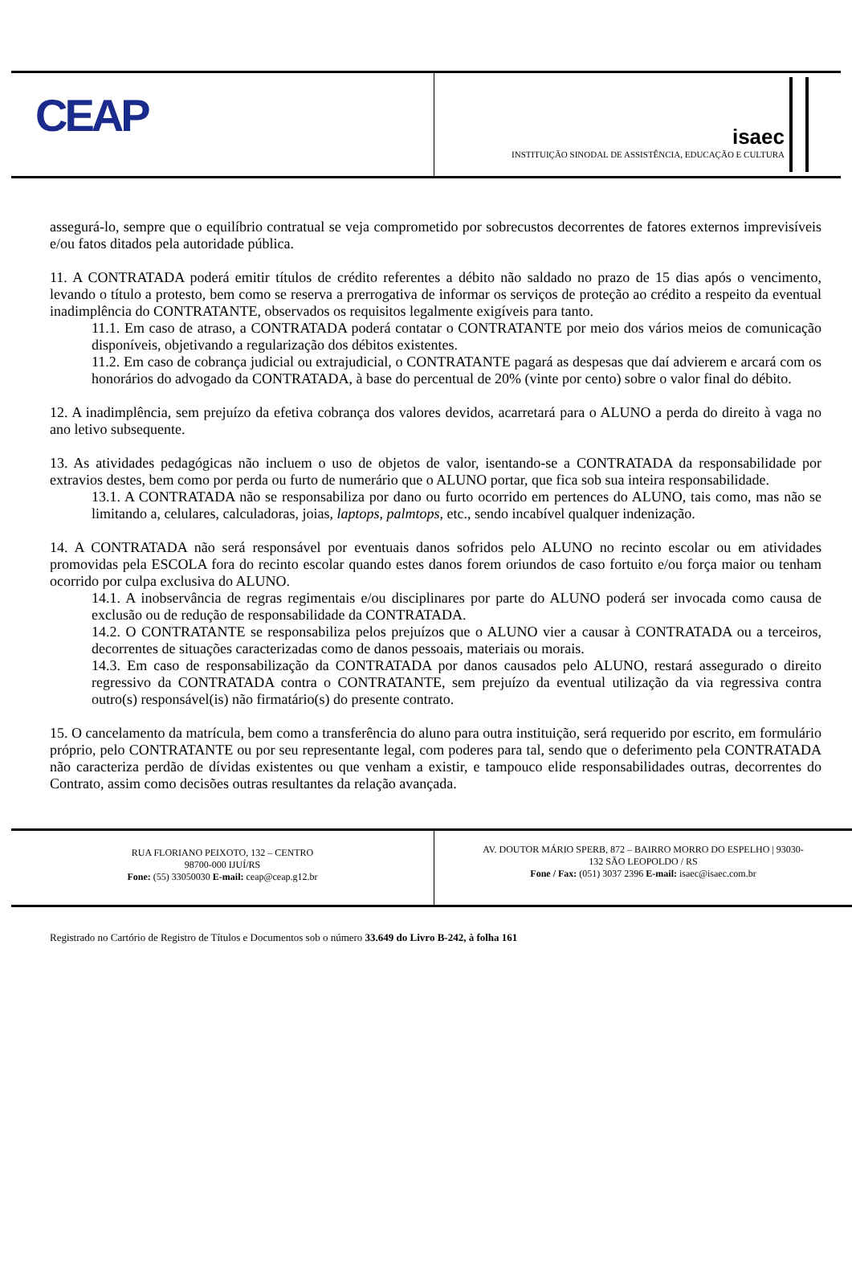CEAP
isaec
INSTITUIÇÃO SINODAL DE ASSISTÊNCIA, EDUCAÇÃO E CULTURA
assegurá-lo, sempre que o equilíbrio contratual se veja comprometido por sobrecustos decorrentes de fatores externos imprevisíveis e/ou fatos ditados pela autoridade pública.
11. A CONTRATADA poderá emitir títulos de crédito referentes a débito não saldado no prazo de 15 dias após o vencimento, levando o título a protesto, bem como se reserva a prerrogativa de informar os serviços de proteção ao crédito a respeito da eventual inadimplência do CONTRATANTE, observados os requisitos legalmente exigíveis para tanto.
11.1. Em caso de atraso, a CONTRATADA poderá contatar o CONTRATANTE por meio dos vários meios de comunicação disponíveis, objetivando a regularização dos débitos existentes.
11.2. Em caso de cobrança judicial ou extrajudicial, o CONTRATANTE pagará as despesas que daí advierem e arcará com os honorários do advogado da CONTRATADA, à base do percentual de 20% (vinte por cento) sobre o valor final do débito.
12. A inadimplência, sem prejuízo da efetiva cobrança dos valores devidos, acarretará para o ALUNO a perda do direito à vaga no ano letivo subsequente.
13. As atividades pedagógicas não incluem o uso de objetos de valor, isentando-se a CONTRATADA da responsabilidade por extravios destes, bem como por perda ou furto de numerário que o ALUNO portar, que fica sob sua inteira responsabilidade.
13.1. A CONTRATADA não se responsabiliza por dano ou furto ocorrido em pertences do ALUNO, tais como, mas não se limitando a, celulares, calculadoras, joias, laptops, palmtops, etc., sendo incabível qualquer indenização.
14. A CONTRATADA não será responsável por eventuais danos sofridos pelo ALUNO no recinto escolar ou em atividades promovidas pela ESCOLA fora do recinto escolar quando estes danos forem oriundos de caso fortuito e/ou força maior ou tenham ocorrido por culpa exclusiva do ALUNO.
14.1. A inobservância de regras regimentais e/ou disciplinares por parte do ALUNO poderá ser invocada como causa de exclusão ou de redução de responsabilidade da CONTRATADA.
14.2. O CONTRATANTE se responsabiliza pelos prejuízos que o ALUNO vier a causar à CONTRATADA ou a terceiros, decorrentes de situações caracterizadas como de danos pessoais, materiais ou morais.
14.3. Em caso de responsabilização da CONTRATADA por danos causados pelo ALUNO, restará assegurado o direito regressivo da CONTRATADA contra o CONTRATANTE, sem prejuízo da eventual utilização da via regressiva contra outro(s) responsável(is) não firmatário(s) do presente contrato.
15. O cancelamento da matrícula, bem como a transferência do aluno para outra instituição, será requerido por escrito, em formulário próprio, pelo CONTRATANTE ou por seu representante legal, com poderes para tal, sendo que o deferimento pela CONTRATADA não caracteriza perdão de dívidas existentes ou que venham a existir, e tampouco elide responsabilidades outras, decorrentes do Contrato, assim como decisões outras resultantes da relação avançada.
RUA FLORIANO PEIXOTO, 132 – CENTRO
98700-000 IJUÍ/RS
Fone: (55) 33050030 E-mail: ceap@ceap.g12.br
AV. DOUTOR MÁRIO SPERB, 872 – BAIRRO MORRO DO ESPELHO | 93030-
132 SÃO LEOPOLDO / RS
Fone / Fax: (051) 3037 2396 E-mail: isaec@isaec.com.br
Registrado no Cartório de Registro de Títulos e Documentos sob o número 33.649 do Livro B-242, à folha 161